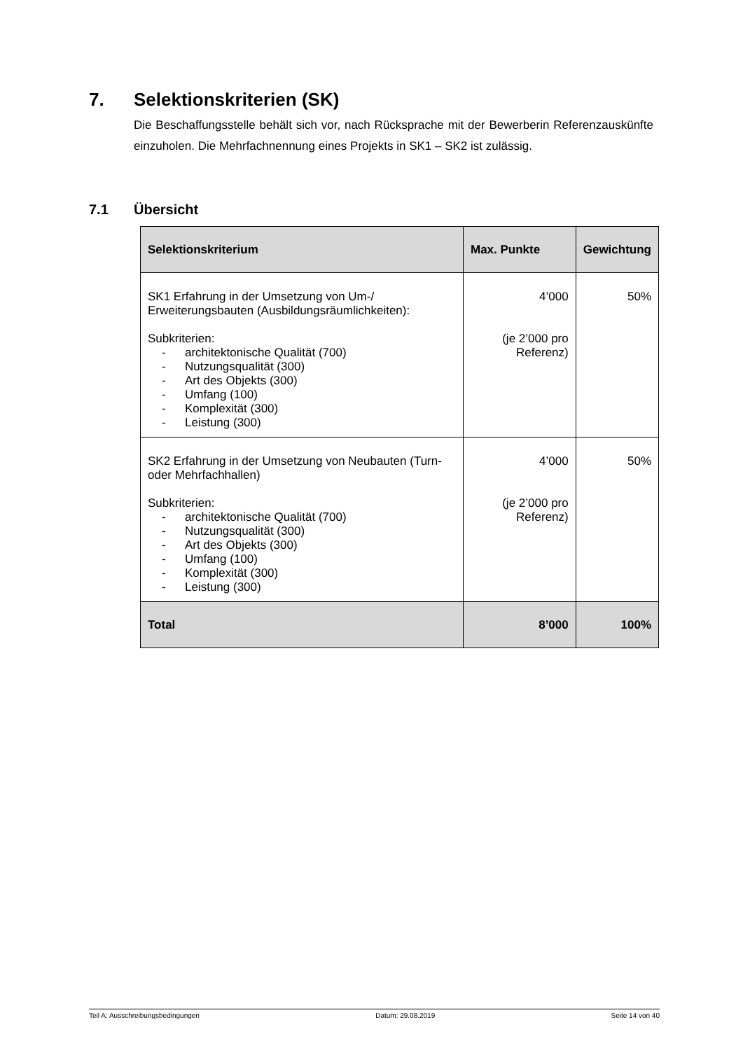7. Selektionskriterien (SK)
Die Beschaffungsstelle behält sich vor, nach Rücksprache mit der Bewerberin Referenzauskünfte einzuholen. Die Mehrfachnennung eines Projekts in SK1 – SK2 ist zulässig.
7.1 Übersicht
| Selektionskriterium | Max. Punkte | Gewichtung |
| --- | --- | --- |
| SK1 Erfahrung in der Umsetzung von Um-/ Erweiterungsbauten (Ausbildungsräumlichkeiten): Subkriterien: - architektonische Qualität (700) - Nutzungsqualität (300) - Art des Objekts (300) - Umfang (100) - Komplexität (300) - Leistung (300) | 4’000 (je 2’000 pro Referenz) | 50% |
| SK2 Erfahrung in der Umsetzung von Neubauten (Turn- oder Mehrfachhallen) Subkriterien: - architektonische Qualität (700) - Nutzungsqualität (300) - Art des Objekts (300) - Umfang (100) - Komplexität (300) - Leistung (300) | 4’000 (je 2’000 pro Referenz) | 50% |
| Total | 8’000 | 100% |
Teil A: Ausschreibungsbedingungen Datum: 29.08.2019 Seite 14 von 40